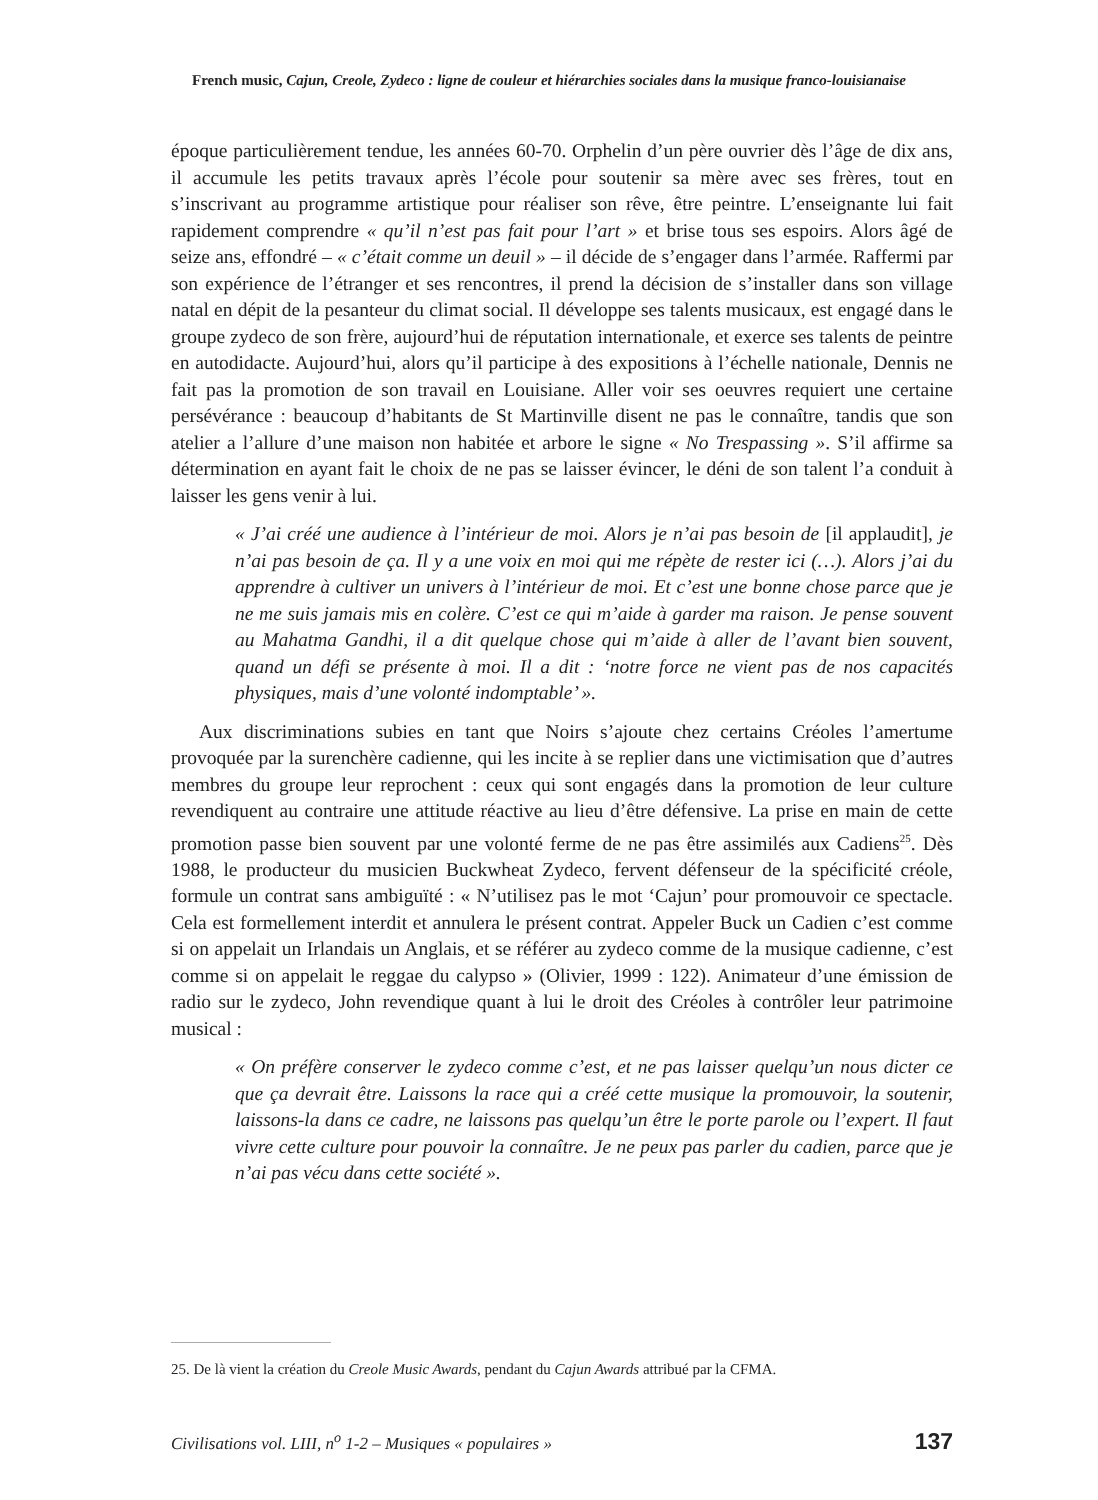French music, Cajun, Creole, Zydeco : ligne de couleur et hiérarchies sociales dans la musique franco-louisianaise
époque particulièrement tendue, les années 60-70. Orphelin d’un père ouvrier dès l’âge de dix ans, il accumule les petits travaux après l’école pour soutenir sa mère avec ses frères, tout en s’inscrivant au programme artistique pour réaliser son rêve, être peintre. L’enseignante lui fait rapidement comprendre « qu’il n’est pas fait pour l’art » et brise tous ses espoirs. Alors âgé de seize ans, effondré – « c’était comme un deuil » – il décide de s’engager dans l’armée. Raffermi par son expérience de l’étranger et ses rencontres, il prend la décision de s’installer dans son village natal en dépit de la pesanteur du climat social. Il développe ses talents musicaux, est engagé dans le groupe zydeco de son frère, aujourd’hui de réputation internationale, et exerce ses talents de peintre en autodidacte. Aujourd’hui, alors qu’il participe à des expositions à l’échelle nationale, Dennis ne fait pas la promotion de son travail en Louisiane. Aller voir ses oeuvres requiert une certaine persévérance : beaucoup d’habitants de St Martinville disent ne pas le connaître, tandis que son atelier a l’allure d’une maison non habitée et arbore le signe « No Trespassing ». S’il affirme sa détermination en ayant fait le choix de ne pas se laisser évincer, le déni de son talent l’a conduit à laisser les gens venir à lui.
« J’ai créé une audience à l’intérieur de moi. Alors je n’ai pas besoin de [il applaudit], je n’ai pas besoin de ça. Il y a une voix en moi qui me répète de rester ici (…). Alors j’ai du apprendre à cultiver un univers à l’intérieur de moi. Et c’est une bonne chose parce que je ne me suis jamais mis en colère. C’est ce qui m’aide à garder ma raison. Je pense souvent au Mahatma Gandhi, il a dit quelque chose qui m’aide à aller de l’avant bien souvent, quand un défi se présente à moi. Il a dit : ‘notre force ne vient pas de nos capacités physiques, mais d’une volonté indomptable’ ».
Aux discriminations subies en tant que Noirs s’ajoute chez certains Créoles l’amertume provoquée par la surenchère cadienne, qui les incite à se replier dans une victimisation que d’autres membres du groupe leur reprochent : ceux qui sont engagés dans la promotion de leur culture revendiquent au contraire une attitude réactive au lieu d’être défensive. La prise en main de cette promotion passe bien souvent par une volonté ferme de ne pas être assimilés aux Cadiens<sup>25</sup>. Dès 1988, le producteur du musicien Buckwheat Zydeco, fervent défenseur de la spécificité créole, formule un contrat sans ambiguïté : « N’utilisez pas le mot ‘Cajun’ pour promouvoir ce spectacle. Cela est formellement interdit et annulera le présent contrat. Appeler Buck un Cadien c’est comme si on appelait un Irlandais un Anglais, et se référer au zydeco comme de la musique cadienne, c’est comme si on appelait le reggae du calypso » (Olivier, 1999 : 122). Animateur d’une émission de radio sur le zydeco, John revendique quant à lui le droit des Créoles à contrôler leur patrimoine musical :
« On préfère conserver le zydeco comme c’est, et ne pas laisser quelqu’un nous dicter ce que ça devrait être. Laissons la race qui a créé cette musique la promouvoir, la soutenir, laissons-la dans ce cadre, ne laissons pas quelqu’un être le porte parole ou l’expert. Il faut vivre cette culture pour pouvoir la connaître. Je ne peux pas parler du cadien, parce que je n’ai pas vécu dans cette société ».
25. De là vient la création du Creole Music Awards, pendant du Cajun Awards attribué par la CFMA.
Civilisations vol. LIII, n<sup>o</sup> 1-2 – Musiques « populaires » 137